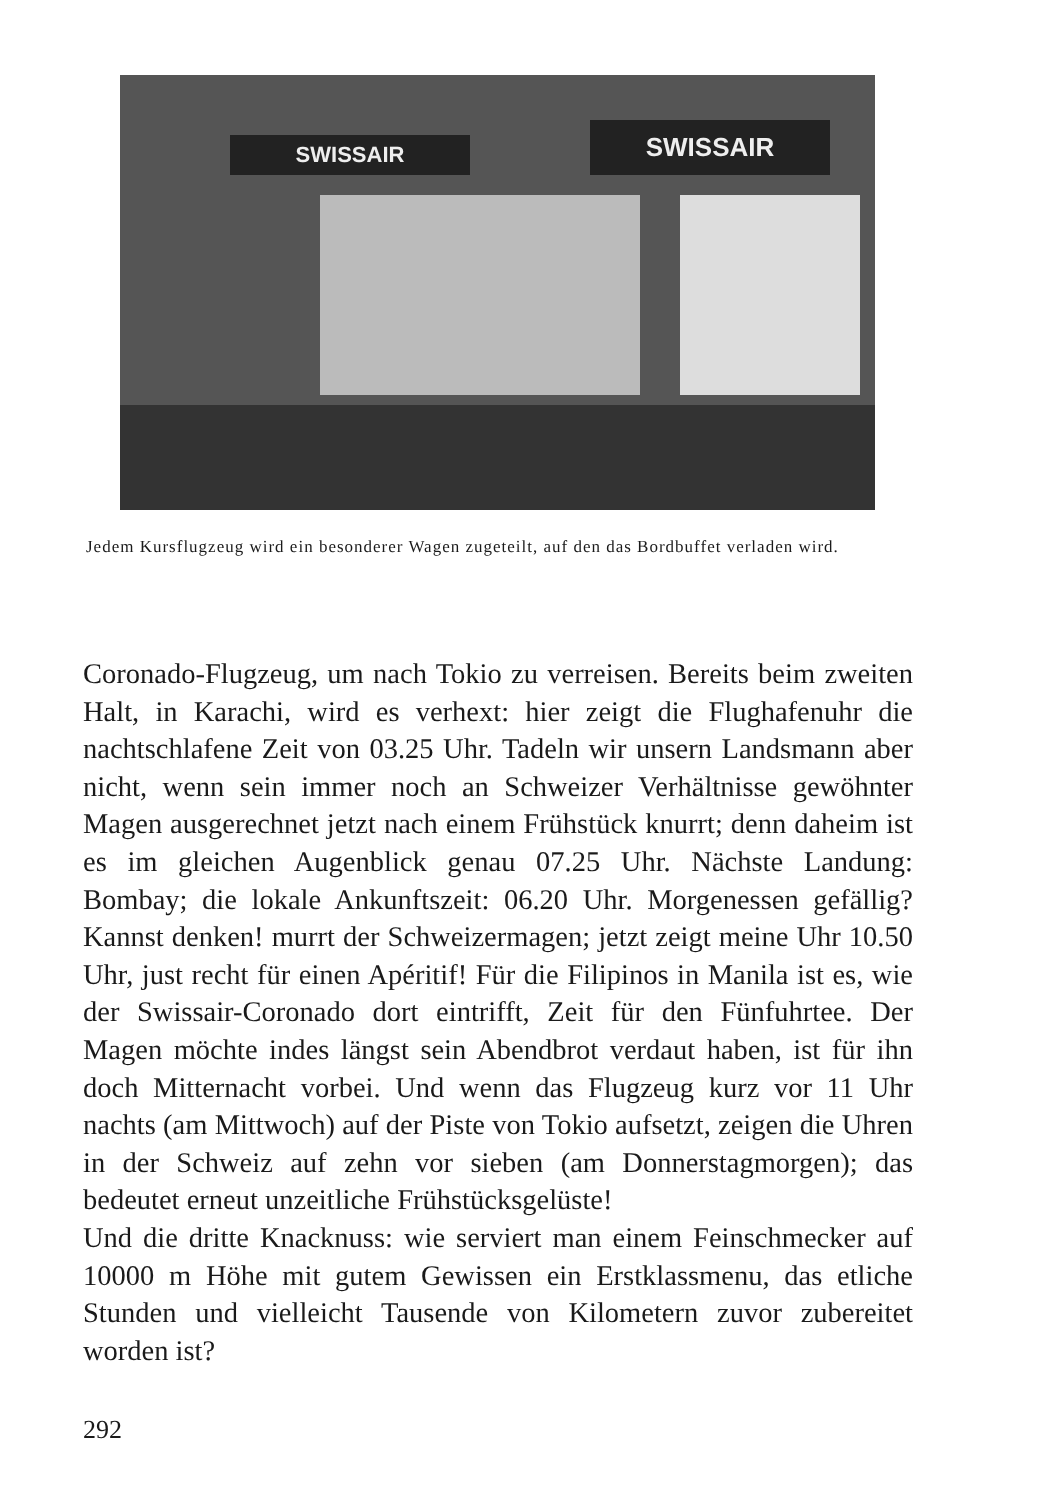SWISSAIR SWISSAIR
Jedem Kursflugzeug wird ein besonderer Wagen zugeteilt, auf den das Bordbuffet verladen wird.
Coronado-Flugzeug, um nach Tokio zu verreisen. Bereits beim zweiten Halt, in Karachi, wird es verhext: hier zeigt die Flughafenuhr die nachtschlafene Zeit von 03.25 Uhr. Tadeln wir unsern Landsmann aber nicht, wenn sein immer noch an Schweizer Verhältnisse gewöhnter Magen ausgerechnet jetzt nach einem Frühstück knurrt; denn daheim ist es im gleichen Augenblick genau 07.25 Uhr. Nächste Landung: Bombay; die lokale Ankunftszeit: 06.20 Uhr. Morgenessen gefällig? Kannst denken! murrt der Schweizermagen; jetzt zeigt meine Uhr 10.50 Uhr, just recht für einen Apéritif! Für die Filipinos in Manila ist es, wie der Swissair-Coronado dort eintrifft, Zeit für den Fünfuhrtee. Der Magen möchte indes längst sein Abendbrot verdaut haben, ist für ihn doch Mitternacht vorbei. Und wenn das Flugzeug kurz vor 11 Uhr nachts (am Mittwoch) auf der Piste von Tokio aufsetzt, zeigen die Uhren in der Schweiz auf zehn vor sieben (am Donnerstagmorgen); das bedeutet erneut unzeitliche Frühstücksgelüste!
Und die dritte Knacknuss: wie serviert man einem Feinschmecker auf 10000 m Höhe mit gutem Gewissen ein Erstklassmenu, das etliche Stunden und vielleicht Tausende von Kilometern zuvor zubereitet worden ist?
292